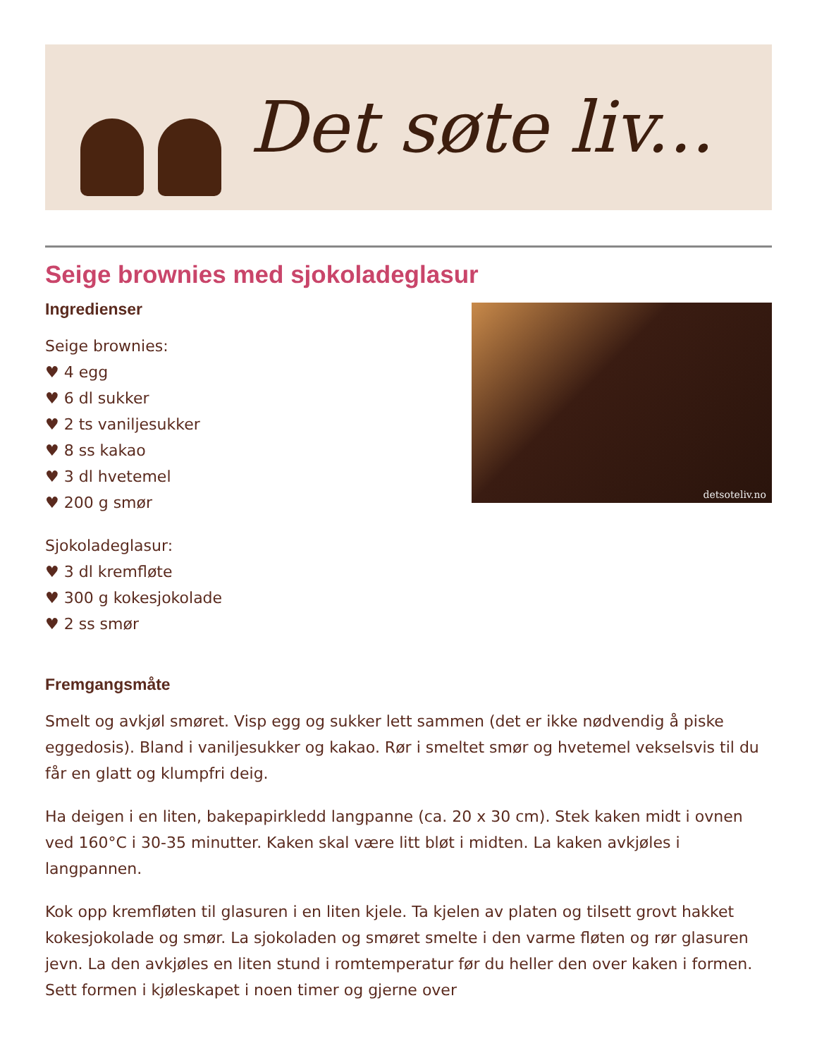Det søte liv...
Seige brownies med sjokoladeglasur
Ingredienser
Seige brownies:
♥ 4 egg
♥ 6 dl sukker
♥ 2 ts vaniljesukker
♥ 8 ss kakao
♥ 3 dl hvetemel
♥ 200 g smør
Sjokoladeglasur:
♥ 3 dl kremfløte
♥ 300 g kokesjokolade
♥ 2 ss smør
detsoteliv.no
Fremgangsmåte
Smelt og avkjøl smøret. Visp egg og sukker lett sammen (det er ikke nødvendig å piske eggedosis). Bland i vaniljesukker og kakao. Rør i smeltet smør og hvetemel vekselsvis til du får en glatt og klumpfri deig.
Ha deigen i en liten, bakepapirkledd langpanne (ca. 20 x 30 cm). Stek kaken midt i ovnen ved 160°C i 30-35 minutter. Kaken skal være litt bløt i midten. La kaken avkjøles i langpannen.
Kok opp kremfløten til glasuren i en liten kjele. Ta kjelen av platen og tilsett grovt hakket kokesjokolade og smør. La sjokoladen og smøret smelte i den varme fløten og rør glasuren jevn. La den avkjøles en liten stund i romtemperatur før du heller den over kaken i formen. Sett formen i kjøleskapet i noen timer og gjerne over